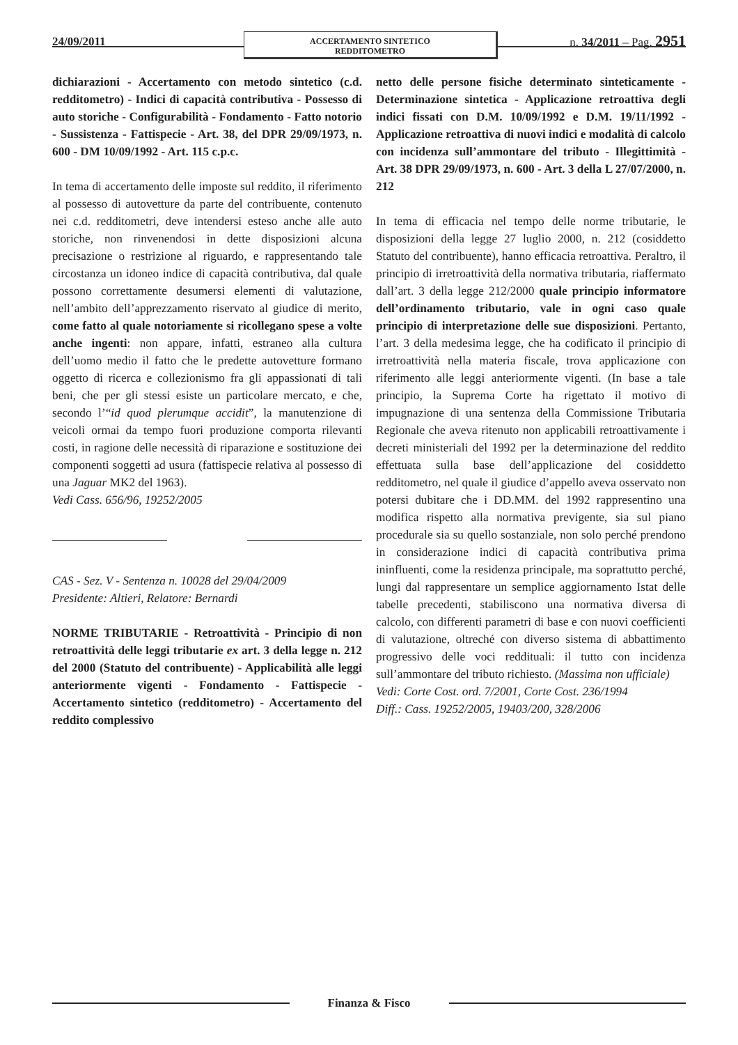24/09/2011
ACCERTAMENTO SINTETICO
REDDITOMETRO
n. 34/2011 – Pag. 2951
dichiarazioni - Accertamento con metodo sintetico (c.d. redditometro) - Indici di capacità contributiva - Possesso di auto storiche - Configurabilità - Fondamento - Fatto notorio - Sussistenza - Fattispecie - Art. 38, del DPR 29/09/1973, n. 600 - DM 10/09/1992 - Art. 115 c.p.c.
In tema di accertamento delle imposte sul reddito, il riferimento al possesso di autovetture da parte del contribuente, contenuto nei c.d. redditometri, deve intendersi esteso anche alle auto storiche, non rinvenendosi in dette disposizioni alcuna precisazione o restrizione al riguardo, e rappresentando tale circostanza un idoneo indice di capacità contributiva, dal quale possono correttamente desumersi elementi di valutazione, nell’ambito dell’apprezzamento riservato al giudice di merito, come fatto al quale notoriamente si ricollegano spese a volte anche ingenti: non appare, infatti, estraneo alla cultura dell’uomo medio il fatto che le predette autovetture formano oggetto di ricerca e collezionismo fra gli appassionati di tali beni, che per gli stessi esiste un particolare mercato, e che, secondo l’“id quod plerumque accidit”, la manutenzione di veicoli ormai da tempo fuori produzione comporta rilevanti costi, in ragione delle necessità di riparazione e sostituzione dei componenti soggetti ad usura (fattispecie relativa al possesso di una Jaguar MK2 del 1963).
Vedi Cass. 656/96, 19252/2005
CAS - Sez. V - Sentenza n. 10028 del 29/04/2009
Presidente: Altieri, Relatore: Bernardi
NORME TRIBUTARIE - Retroattività - Principio di non retroattività delle leggi tributarie ex art. 3 della legge n. 212 del 2000 (Statuto del contribuente) - Applicabilità alle leggi anteriormente vigenti - Fondamento - Fattispecie - Accertamento sintetico (redditometro) - Accertamento del reddito complessivo
netto delle persone fisiche determinato sinteticamente - Determinazione sintetica - Applicazione retroattiva degli indici fissati con D.M. 10/09/1992 e D.M. 19/11/1992 - Applicazione retroattiva di nuovi indici e modalità di calcolo con incidenza sull’ammontare del tributo - Illegittimità - Art. 38 DPR 29/09/1973, n. 600 - Art. 3 della L 27/07/2000, n. 212
In tema di efficacia nel tempo delle norme tributarie, le disposizioni della legge 27 luglio 2000, n. 212 (cosiddetto Statuto del contribuente), hanno efficacia retroattiva. Peraltro, il principio di irretroattività della normativa tributaria, riaffermato dall’art. 3 della legge 212/2000 quale principio informatore dell’ordinamento tributario, vale in ogni caso quale principio di interpretazione delle sue disposizioni. Pertanto, l’art. 3 della medesima legge, che ha codificato il principio di irretroattività nella materia fiscale, trova applicazione con riferimento alle leggi anteriormente vigenti. (In base a tale principio, la Suprema Corte ha rigettato il motivo di impugnazione di una sentenza della Commissione Tributaria Regionale che aveva ritenuto non applicabili retroattivamente i decreti ministeriali del 1992 per la determinazione del reddito effettuata sulla base dell’applicazione del cosiddetto redditometro, nel quale il giudice d’appello aveva osservato non potersi dubitare che i DD.MM. del 1992 rappresentino una modifica rispetto alla normativa previgente, sia sul piano procedurale sia su quello sostanziale, non solo perché prendono in considerazione indici di capacità contributiva prima ininfluenti, come la residenza principale, ma soprattutto perché, lungi dal rappresentare un semplice aggiornamento Istat delle tabelle precedenti, stabiliscono una normativa diversa di calcolo, con differenti parametri di base e con nuovi coefficienti di valutazione, oltreché con diverso sistema di abbattimento progressivo delle voci reddituali: il tutto con incidenza sull’ammontare del tributo richiesto. (Massima non ufficiale)
Vedi: Corte Cost. ord. 7/2001, Corte Cost. 236/1994
Diff.: Cass. 19252/2005, 19403/200, 328/2006
Finanza & Fisco